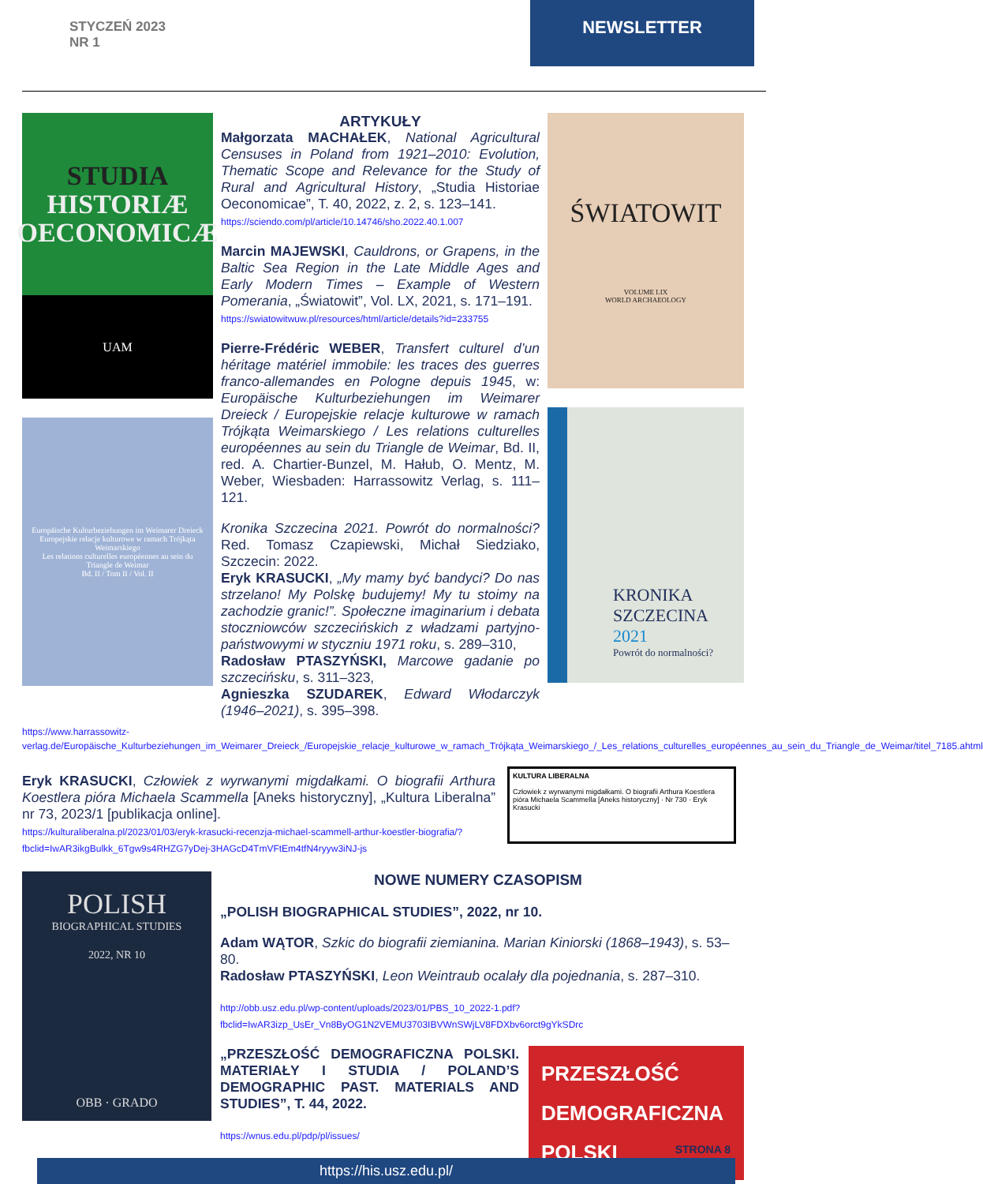STYCZEŃ 2023
NR 1
NEWSLETTER
STUDIA
HISTORIÆ OECONOMICÆ
UAM
Europäische Kulturbeziehungen im Weimarer Dreieck
Europejskie relacje kulturowe w ramach Trójkąta Weimarskiego
Les relations culturelles européennes au sein du Triangle de Weimar
Bd. II / Tom II / Vol. II
ARTYKUŁY
Małgorzata MACHAŁEK, National Agricultural Censuses in Poland from 1921–2010: Evolution, Thematic Scope and Relevance for the Study of Rural and Agricultural History, „Studia Historiae Oeconomicae”, T. 40, 2022, z. 2, s. 123–141.
https://sciendo.com/pl/article/10.14746/sho.2022.40.1.007
Marcin MAJEWSKI, Cauldrons, or Grapens, in the Baltic Sea Region in the Late Middle Ages and Early Modern Times – Example of Western Pomerania, „Światowit”, Vol. LX, 2021, s. 171–191.
https://swiatowitwuw.pl/resources/html/article/details?id=233755
Pierre-Frédéric WEBER, Transfert culturel d’un héritage matériel immobile: les traces des guerres franco-allemandes en Pologne depuis 1945, w: Europäische Kulturbeziehungen im Weimarer Dreieck / Europejskie relacje kulturowe w ramach Trójkąta Weimarskiego / Les relations culturelles européennes au sein du Triangle de Weimar, Bd. II, red. A. Chartier-Bunzel, M. Hałub, O. Mentz, M. Weber, Wiesbaden: Harrassowitz Verlag, s. 111–121.
Kronika Szczecina 2021. Powrót do normalności? Red. Tomasz Czapiewski, Michał Siedziako, Szczecin: 2022.
Eryk KRASUCKI, „My mamy być bandyci? Do nas strzelano! My Polskę budujemy! My tu stoimy na zachodzie granic!”. Społeczne imaginarium i debata stoczniowców szczecińskich z władzami partyjno-państwowymi w styczniu 1971 roku, s. 289–310,
Radosław PTASZYŃSKI, Marcowe gadanie po szczecińsku, s. 311–323,
Agnieszka SZUDAREK, Edward Włodarczyk (1946–2021), s. 395–398.
ŚWIATOWIT
VOLUME LIX
WORLD ARCHAEOLOGY
KRONIKA
SZCZECINA
2021
Powrót do normalności?
https://www.harrassowitz-verlag.de/Europäische_Kulturbeziehungen_im_Weimarer_Dreieck_/Europejskie_relacje_kulturowe_w_ramach_Trójkąta_Weimarskiego_/_Les_relations_culturelles_européennes_au_sein_du_Triangle_de_Weimar/titel_7185.ahtml
Eryk KRASUCKI, Człowiek z wyrwanymi migdałkami. O biografii Arthura Koestlera pióra Michaela Scammella [Aneks historyczny], „Kultura Liberalna” nr 73, 2023/1 [publikacja online].
https://kulturaliberalna.pl/2023/01/03/eryk-krasucki-recenzja-michael-scammell-arthur-koestler-biografia/?fbclid=IwAR3ikgBulkk_6Tgw9s4RHZG7yDej-3HAGcD4TmVFtEm4tfN4ryyw3iNJ-js
KULTURA LIBERALNA
Człowiek z wyrwanymi migdałkami. O biografii Arthura Koestlera pióra Michaela Scammella [Aneks historyczny] · Nr 730 · Eryk Krasucki
POLISH
BIOGRAPHICAL STUDIES
2022, NR 10
OBB · GRADO
NOWE NUMERY CZASOPISM
„POLISH BIOGRAPHICAL STUDIES”, 2022, nr 10.
Adam WĄTOR, Szkic do biografii ziemianina. Marian Kiniorski (1868–1943), s. 53–80.
Radosław PTASZYŃSKI, Leon Weintraub ocalały dla pojednania, s. 287–310.
http://obb.usz.edu.pl/wp-content/uploads/2023/01/PBS_10_2022-1.pdf?fbclid=IwAR3izp_UsEr_Vn8ByOG1N2VEMU3703IBVWnSWjLV8FDXbv6orct9gYkSDrc
„PRZESZŁOŚĆ DEMOGRAFICZNA POLSKI. MATERIAŁY I STUDIA / POLAND’S DEMOGRAPHIC PAST. MATERIALS AND STUDIES”, T. 44, 2022.
https://wnus.edu.pl/pdp/pl/issues/
PRZESZŁOŚĆ
DEMOGRAFICZNA
POLSKI
STRONA 8
https://his.usz.edu.pl/